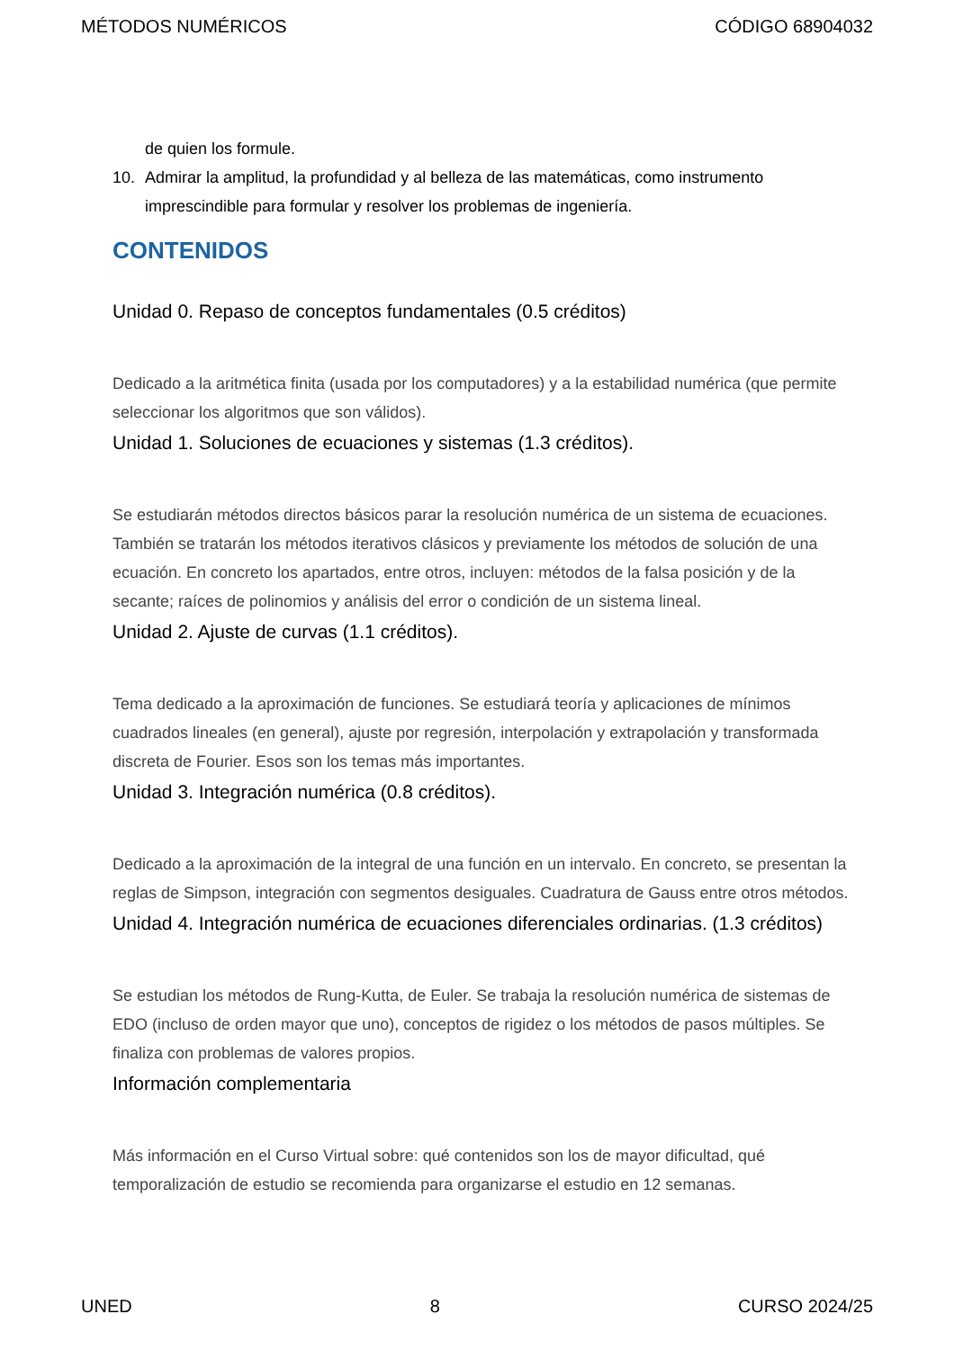MÉTODOS NUMÉRICOS CÓDIGO 68904032
de quien los formule.
10. Admirar la amplitud, la profundidad y al belleza de las matemáticas, como instrumento imprescindible para formular y resolver los problemas de ingeniería.
CONTENIDOS
Unidad 0. Repaso de conceptos fundamentales (0.5 créditos)
Dedicado a la aritmética finita (usada por los computadores) y a la estabilidad numérica (que permite seleccionar los algoritmos que son válidos).
Unidad 1. Soluciones de ecuaciones y sistemas (1.3 créditos).
Se estudiarán métodos directos básicos parar la resolución numérica de un sistema de ecuaciones. También se tratarán los métodos iterativos clásicos y previamente los métodos de solución de una ecuación. En concreto los apartados, entre otros, incluyen: métodos de la falsa posición y de la secante; raíces de polinomios y análisis del error o condición de un sistema lineal.
Unidad 2. Ajuste de curvas (1.1 créditos).
Tema dedicado a la aproximación de funciones. Se estudiará teoría y aplicaciones de mínimos cuadrados lineales (en general), ajuste por regresión, interpolación y extrapolación y transformada discreta de Fourier. Esos son los temas más importantes.
Unidad 3. Integración numérica (0.8 créditos).
Dedicado a la aproximación de la integral de una función en un intervalo. En concreto, se presentan la reglas de Simpson, integración con segmentos desiguales. Cuadratura de Gauss entre otros métodos.
Unidad 4. Integración numérica de ecuaciones diferenciales ordinarias. (1.3 créditos)
Se estudian los métodos de Rung-Kutta, de Euler. Se trabaja la resolución numérica de sistemas de EDO (incluso de orden mayor que uno), conceptos de rigidez o los métodos de pasos múltiples. Se finaliza con problemas de valores propios.
Información complementaria
Más información en el Curso Virtual sobre: qué contenidos son los de mayor dificultad, qué temporalización de estudio se recomienda para organizarse el estudio en 12 semanas.
UNED 8 CURSO 2024/25